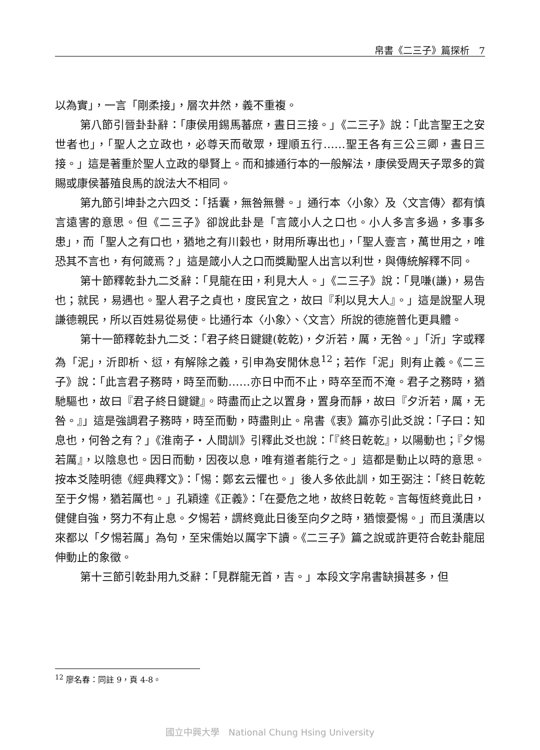帛書《二三子》篇探析　7
以為實」，一言「剛柔接」，層次井然，義不重複。
第八節引晉卦卦辭：「康侯用錫馬蕃庶，晝日三接。」《二三子》說：「此言聖王之安世者也」，「聖人之立政也，必尊天而敬眾，理順五行……聖王各有三公三卿，晝日三接。」這是著重於聖人立政的舉賢上。而和據通行本的一般解法，康侯受周天子眾多的賞賜或康侯蕃殖良馬的說法大不相同。
第九節引坤卦之六四爻：「括囊，無咎無譽。」通行本〈小象〉及〈文言傳〉都有慎言遠害的意思。但《二三子》卻說此卦是「言箴小人之口也。小人多言多過，多事多患」，而「聖人之有口也，猶地之有川穀也，財用所專出也」，「聖人壹言，萬世用之，唯恐其不言也，有何箴焉？」這是箴小人之口而獎勵聖人出言以利世，與傳統解釋不同。
第十節釋乾卦九二爻辭：「見龍在田，利見大人。」《二三子》說：「見嗛(謙)，易告也；就民，易遇也。聖人君子之貞也，度民宜之，故曰『利以見大人』。」這是說聖人現謙德親民，所以百姓易從易使。比通行本〈小象〉、〈文言〉所說的德施普化更具體。
第十一節釋乾卦九二爻：「君子終日鍵鍵(乾乾)，夕沂若，厲，无咎。」「沂」字或釋為「泥」，沂即析、愆，有解除之義，引申為安閒休息<sup>12</sup>；若作「泥」則有止義。《二三子》說：「此言君子務時，時至而動……亦日中而不止，時卒至而不淹。君子之務時，猶馳驅也，故曰『君子終日鍵鍵』。時盡而止之以置身，置身而靜，故曰『夕沂若，厲，无咎。』」這是強調君子務時，時至而動，時盡則止。帛書《衷》篇亦引此爻說：「子曰：知息也，何咎之有？」《淮南子・人間訓》引釋此爻也說：「『終日乾乾』，以陽動也；『夕惕若厲』，以陰息也。因日而動，因夜以息，唯有道者能行之。」這都是動止以時的意思。按本爻陸明德《經典釋文》：「惕：鄭玄云懼也。」後人多依此訓，如王弼注：「終日乾乾至于夕惕，猶若厲也。」孔穎達《正義》：「在憂危之地，故終日乾乾。言每恆終竟此日，健健自強，努力不有止息。夕惕若，謂終竟此日後至向夕之時，猶懷憂惕。」而且漢唐以來都以「夕惕若厲」為句，至宋儒始以厲字下讀。《二三子》篇之說或許更符合乾卦龍屈伸動止的象徵。
第十三節引乾卦用九爻辭：「見群龍无首，吉。」本段文字帛書缺損甚多，但
<sup>12</sup> 廖名春：同註 9，頁 4-8。
國立中興大學　National Chung Hsing University